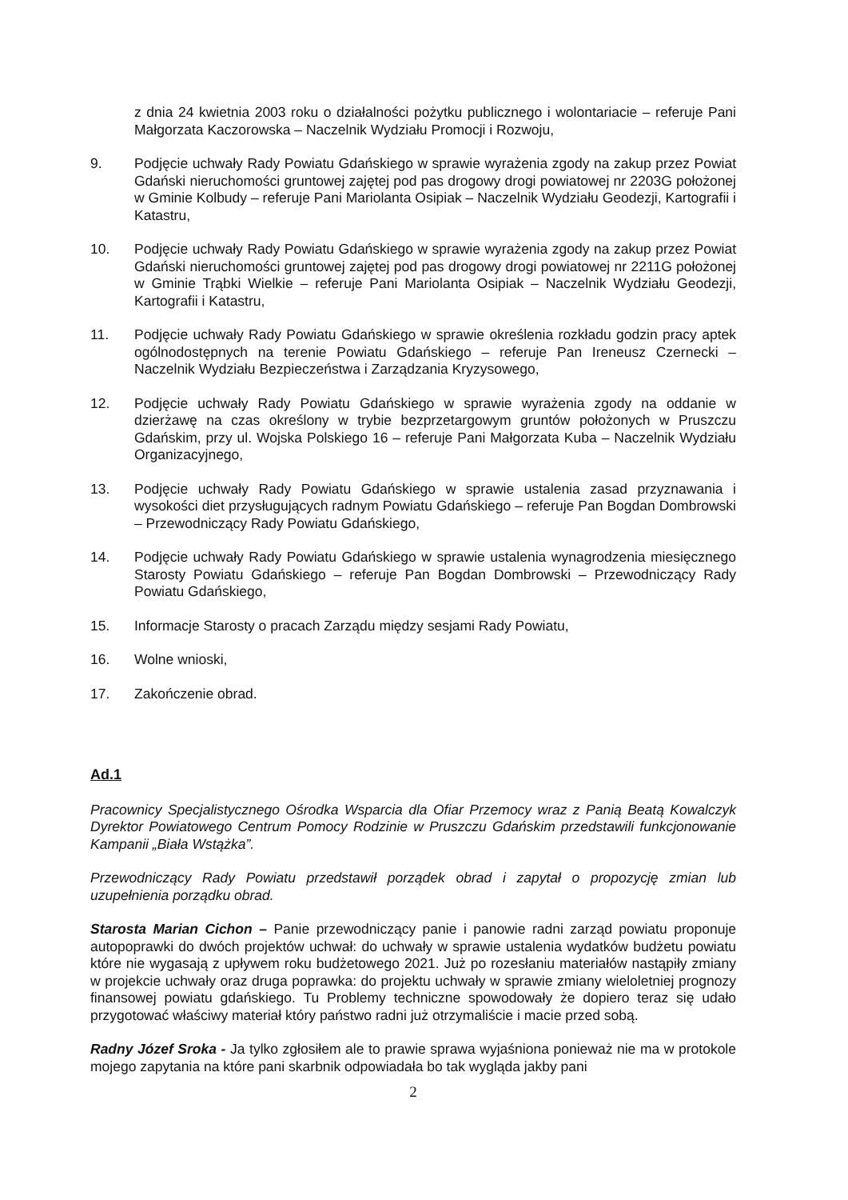z dnia 24 kwietnia 2003 roku o działalności pożytku publicznego i wolontariacie – referuje Pani Małgorzata Kaczorowska – Naczelnik Wydziału Promocji i Rozwoju,
9. Podjęcie uchwały Rady Powiatu Gdańskiego w sprawie wyrażenia zgody na zakup przez Powiat Gdański nieruchomości gruntowej zajętej pod pas drogowy drogi powiatowej nr 2203G położonej w Gminie Kolbudy – referuje Pani Mariolanta Osipiak – Naczelnik Wydziału Geodezji, Kartografii i Katastru,
10. Podjęcie uchwały Rady Powiatu Gdańskiego w sprawie wyrażenia zgody na zakup przez Powiat Gdański nieruchomości gruntowej zajętej pod pas drogowy drogi powiatowej nr 2211G położonej w Gminie Trąbki Wielkie – referuje Pani Mariolanta Osipiak – Naczelnik Wydziału Geodezji, Kartografii i Katastru,
11. Podjęcie uchwały Rady Powiatu Gdańskiego w sprawie określenia rozkładu godzin pracy aptek ogólnodostępnych na terenie Powiatu Gdańskiego – referuje Pan Ireneusz Czernecki – Naczelnik Wydziału Bezpieczeństwa i Zarządzania Kryzysowego,
12. Podjęcie uchwały Rady Powiatu Gdańskiego w sprawie wyrażenia zgody na oddanie w dzierżawę na czas określony w trybie bezprzetargowym gruntów położonych w Pruszczu Gdańskim, przy ul. Wojska Polskiego 16 – referuje Pani Małgorzata Kuba – Naczelnik Wydziału Organizacyjnego,
13. Podjęcie uchwały Rady Powiatu Gdańskiego w sprawie ustalenia zasad przyznawania i wysokości diet przysługujących radnym Powiatu Gdańskiego – referuje Pan Bogdan Dombrowski – Przewodniczący Rady Powiatu Gdańskiego,
14. Podjęcie uchwały Rady Powiatu Gdańskiego w sprawie ustalenia wynagrodzenia miesięcznego Starosty Powiatu Gdańskiego – referuje Pan Bogdan Dombrowski – Przewodniczący Rady Powiatu Gdańskiego,
15. Informacje Starosty o pracach Zarządu między sesjami Rady Powiatu,
16. Wolne wnioski,
17. Zakończenie obrad.
Ad.1
Pracownicy Specjalistycznego Ośrodka Wsparcia dla Ofiar Przemocy wraz z Panią Beatą Kowalczyk Dyrektor Powiatowego Centrum Pomocy Rodzinie w Pruszczu Gdańskim przedstawili funkcjonowanie Kampanii „Biała Wstążka”.
Przewodniczący Rady Powiatu przedstawił porządek obrad i zapytał o propozycję zmian lub uzupełnienia porządku obrad.
Starosta Marian Cichon – Panie przewodniczący panie i panowie radni zarząd powiatu proponuje autopoprawki do dwóch projektów uchwał: do uchwały w sprawie ustalenia wydatków budżetu powiatu które nie wygasają z upływem roku budżetowego 2021. Już po rozesłaniu materiałów nastąpiły zmiany w projekcie uchwały oraz druga poprawka: do projektu uchwały w sprawie zmiany wieloletniej prognozy finansowej powiatu gdańskiego. Tu Problemy techniczne spowodowały że dopiero teraz się udało przygotować właściwy materiał który państwo radni już otrzymaliście i macie przed sobą.
Radny Józef Sroka - Ja tylko zgłosiłem ale to prawie sprawa wyjaśniona ponieważ nie ma w protokole mojego zapytania na które pani skarbnik odpowiadała bo tak wygląda jakby pani
2